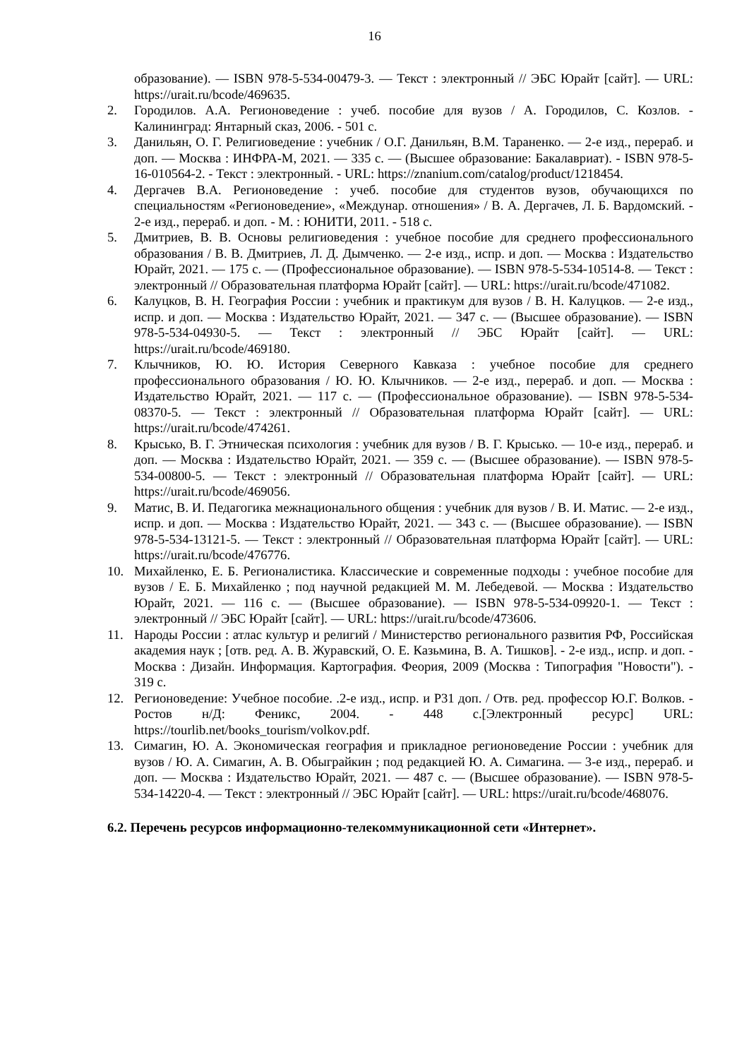16
образование). — ISBN 978-5-534-00479-3. — Текст : электронный // ЭБС Юрайт [сайт]. — URL: https://urait.ru/bcode/469635.
2. Городилов. А.А. Регионоведение : учеб. пособие для вузов / А. Городилов, С. Козлов. - Калининград: Янтарный сказ, 2006. - 501 с.
3. Данильян, О. Г. Религиоведение : учебник / О.Г. Данильян, В.М. Тараненко. — 2-е изд., перераб. и доп. — Москва : ИНФРА-М, 2021. — 335 с. — (Высшее образование: Бакалавриат). - ISBN 978-5-16-010564-2. - Текст : электронный. - URL: https://znanium.com/catalog/product/1218454.
4. Дергачев В.А. Регионоведение : учеб. пособие для студентов вузов, обучающихся по специальностям «Регионоведение», «Междунар. отношения» / В. А. Дергачев, Л. Б. Вардомский. - 2-е изд., перераб. и доп. - М. : ЮНИТИ, 2011. - 518 с.
5. Дмитриев, В. В. Основы религиоведения : учебное пособие для среднего профессионального образования / В. В. Дмитриев, Л. Д. Дымченко. — 2-е изд., испр. и доп. — Москва : Издательство Юрайт, 2021. — 175 с. — (Профессиональное образование). — ISBN 978-5-534-10514-8. — Текст : электронный // Образовательная платформа Юрайт [сайт]. — URL: https://urait.ru/bcode/471082.
6. Калуцков, В. Н. География России : учебник и практикум для вузов / В. Н. Калуцков. — 2-е изд., испр. и доп. — Москва : Издательство Юрайт, 2021. — 347 с. — (Высшее образование). — ISBN 978-5-534-04930-5. — Текст : электронный // ЭБС Юрайт [сайт]. — URL: https://urait.ru/bcode/469180.
7. Клычников, Ю. Ю. История Северного Кавказа : учебное пособие для среднего профессионального образования / Ю. Ю. Клычников. — 2-е изд., перераб. и доп. — Москва : Издательство Юрайт, 2021. — 117 с. — (Профессиональное образование). — ISBN 978-5-534-08370-5. — Текст : электронный // Образовательная платформа Юрайт [сайт]. — URL: https://urait.ru/bcode/474261.
8. Крысько, В. Г. Этническая психология : учебник для вузов / В. Г. Крысько. — 10-е изд., перераб. и доп. — Москва : Издательство Юрайт, 2021. — 359 с. — (Высшее образование). — ISBN 978-5-534-00800-5. — Текст : электронный // Образовательная платформа Юрайт [сайт]. — URL: https://urait.ru/bcode/469056.
9. Матис, В. И. Педагогика межнационального общения : учебник для вузов / В. И. Матис. — 2-е изд., испр. и доп. — Москва : Издательство Юрайт, 2021. — 343 с. — (Высшее образование). — ISBN 978-5-534-13121-5. — Текст : электронный // Образовательная платформа Юрайт [сайт]. — URL: https://urait.ru/bcode/476776.
10. Михайленко, Е. Б. Регионалистика. Классические и современные подходы : учебное пособие для вузов / Е. Б. Михайленко ; под научной редакцией М. М. Лебедевой. — Москва : Издательство Юрайт, 2021. — 116 с. — (Высшее образование). — ISBN 978-5-534-09920-1. — Текст : электронный // ЭБС Юрайт [сайт]. — URL: https://urait.ru/bcode/473606.
11. Народы России : атлас культур и религий / Министерство регионального развития РФ, Российская академия наук ; [отв. ред. А. В. Журавский, О. Е. Казьмина, В. А. Тишков]. - 2-е изд., испр. и доп. - Москва : Дизайн. Информация. Картография. Феория, 2009 (Москва : Типография "Новости"). - 319 с.
12. Регионоведение: Учебное пособие. .2-е изд., испр. и Р31 доп. / Отв. ред. профессор Ю.Г. Волков. - Ростов н/Д: Феникс, 2004. - 448 с.[Электронный ресурс] URL: https://tourlib.net/books_tourism/volkov.pdf.
13. Симагин, Ю. А. Экономическая география и прикладное регионоведение России : учебник для вузов / Ю. А. Симагин, А. В. Обыграйкин ; под редакцией Ю. А. Симагина. — 3-е изд., перераб. и доп. — Москва : Издательство Юрайт, 2021. — 487 с. — (Высшее образование). — ISBN 978-5-534-14220-4. — Текст : электронный // ЭБС Юрайт [сайт]. — URL: https://urait.ru/bcode/468076.
6.2. Перечень ресурсов информационно-телекоммуникационной сети «Интернет».